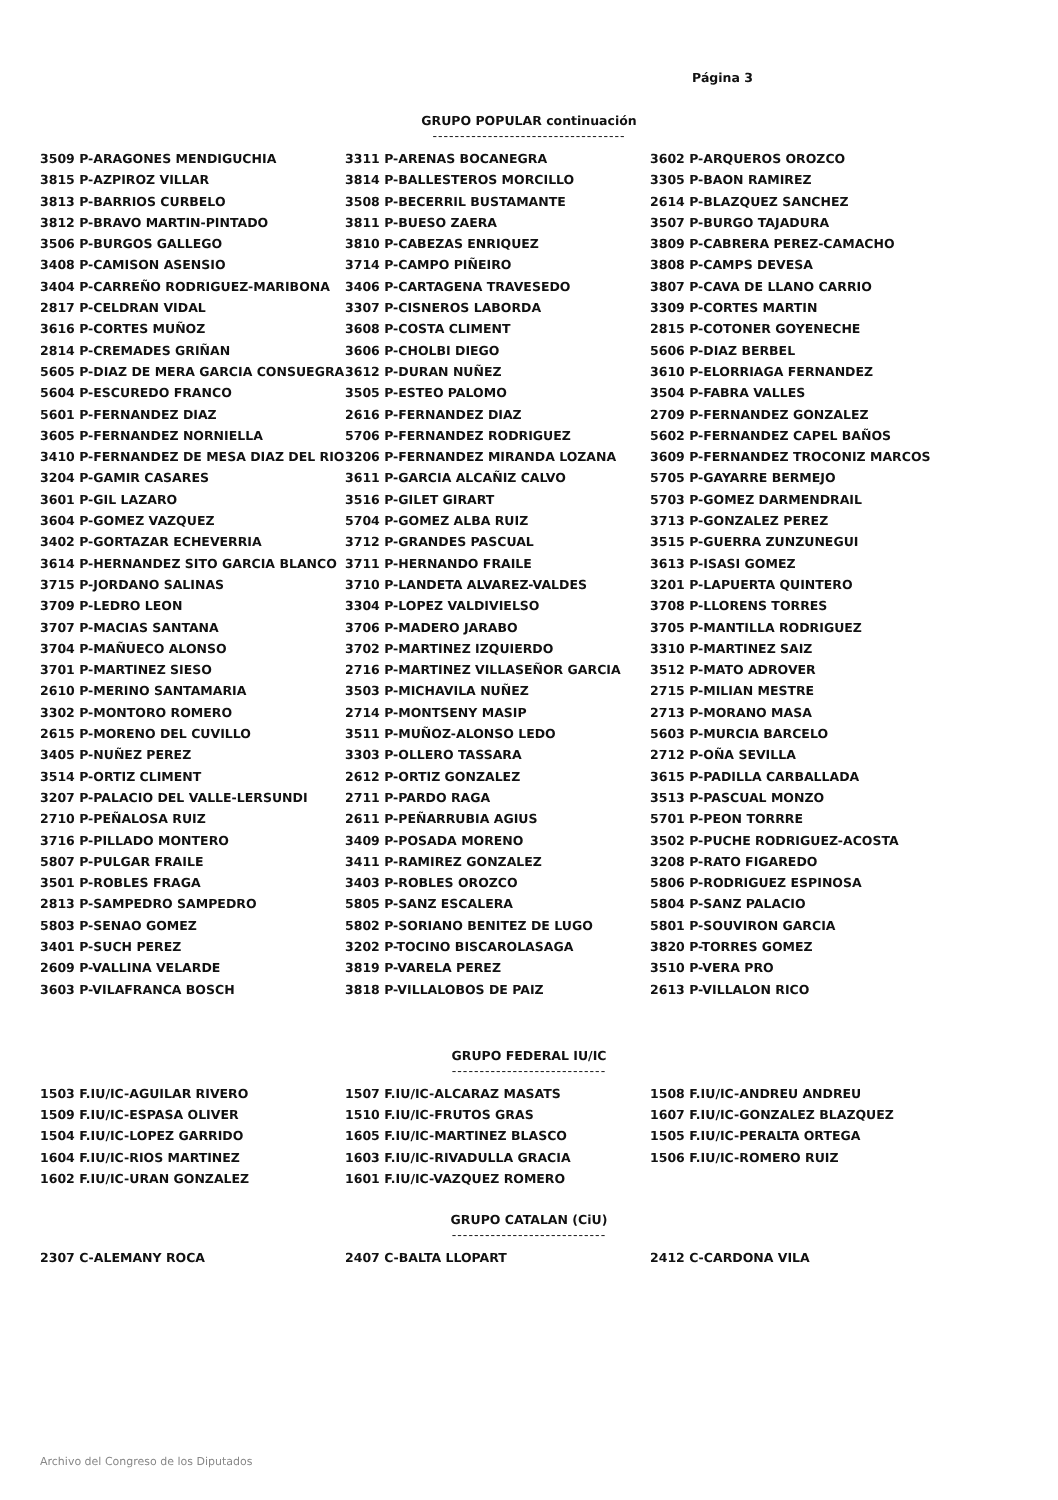Página 3
GRUPO POPULAR continuación
-----------------------------------
3509 P-ARAGONES MENDIGUCHIA
3815 P-AZPIROZ VILLAR
3813 P-BARRIOS CURBELO
3812 P-BRAVO MARTIN-PINTADO
3506 P-BURGOS GALLEGO
3408 P-CAMISON ASENSIO
3404 P-CARREÑO RODRIGUEZ-MARIBONA
2817 P-CELDRAN VIDAL
3616 P-CORTES MUÑOZ
2814 P-CREMADES GRIÑAN
5605 P-DIAZ DE MERA GARCIA CONSUEGRA
5604 P-ESCUREDO FRANCO
5601 P-FERNANDEZ DIAZ
3605 P-FERNANDEZ NORNIELLA
3410 P-FERNANDEZ DE MESA DIAZ DEL RIO
3204 P-GAMIR CASARES
3601 P-GIL LAZARO
3604 P-GOMEZ VAZQUEZ
3402 P-GORTAZAR ECHEVERRIA
3614 P-HERNANDEZ SITO GARCIA BLANCO
3715 P-JORDANO SALINAS
3709 P-LEDRO LEON
3707 P-MACIAS SANTANA
3704 P-MAÑUECO ALONSO
3701 P-MARTINEZ SIESO
2610 P-MERINO SANTAMARIA
3302 P-MONTORO ROMERO
2615 P-MORENO DEL CUVILLO
3405 P-NUÑEZ PEREZ
3514 P-ORTIZ CLIMENT
3207 P-PALACIO DEL VALLE-LERSUNDI
2710 P-PEÑALOSA RUIZ
3716 P-PILLADO MONTERO
5807 P-PULGAR FRAILE
3501 P-ROBLES FRAGA
2813 P-SAMPEDRO SAMPEDRO
5803 P-SENAO GOMEZ
3401 P-SUCH PEREZ
2609 P-VALLINA VELARDE
3603 P-VILAFRANCA BOSCH
3311 P-ARENAS BOCANEGRA
3814 P-BALLESTEROS MORCILLO
3508 P-BECERRIL BUSTAMANTE
3811 P-BUESO ZAERA
3810 P-CABEZAS ENRIQUEZ
3714 P-CAMPO PIÑEIRO
3406 P-CARTAGENA TRAVESEDO
3307 P-CISNEROS LABORDA
3608 P-COSTA CLIMENT
3606 P-CHOLBI DIEGO
3612 P-DURAN NUÑEZ
3505 P-ESTEO PALOMO
2616 P-FERNANDEZ DIAZ
5706 P-FERNANDEZ RODRIGUEZ
3206 P-FERNANDEZ MIRANDA LOZANA
3611 P-GARCIA ALCAÑIZ CALVO
3516 P-GILET GIRART
5704 P-GOMEZ ALBA RUIZ
3712 P-GRANDES PASCUAL
3711 P-HERNANDO FRAILE
3710 P-LANDETA ALVAREZ-VALDES
3304 P-LOPEZ VALDIVIELSO
3706 P-MADERO JARABO
3702 P-MARTINEZ IZQUIERDO
2716 P-MARTINEZ VILLASEÑOR GARCIA
3503 P-MICHAVILA NUÑEZ
2714 P-MONTSENY MASIP
3511 P-MUÑOZ-ALONSO LEDO
3303 P-OLLERO TASSARA
2612 P-ORTIZ GONZALEZ
2711 P-PARDO RAGA
2611 P-PEÑARRUBIA AGIUS
3409 P-POSADA MORENO
3411 P-RAMIREZ GONZALEZ
3403 P-ROBLES OROZCO
5805 P-SANZ ESCALERA
5802 P-SORIANO BENITEZ DE LUGO
3202 P-TOCINO BISCAROLASAGA
3819 P-VARELA PEREZ
3818 P-VILLALOBOS DE PAIZ
3602 P-ARQUEROS OROZCO
3305 P-BAON RAMIREZ
2614 P-BLAZQUEZ SANCHEZ
3507 P-BURGO TAJADURA
3809 P-CABRERA PEREZ-CAMACHO
3808 P-CAMPS DEVESA
3807 P-CAVA DE LLANO CARRIO
3309 P-CORTES MARTIN
2815 P-COTONER GOYENECHE
5606 P-DIAZ BERBEL
3610 P-ELORRIAGA FERNANDEZ
3504 P-FABRA VALLES
2709 P-FERNANDEZ GONZALEZ
5602 P-FERNANDEZ CAPEL BAÑOS
3609 P-FERNANDEZ TROCONIZ MARCOS
5705 P-GAYARRE BERMEJO
5703 P-GOMEZ DARMENDRAIL
3713 P-GONZALEZ PEREZ
3515 P-GUERRA ZUNZUNEGUI
3613 P-ISASI GOMEZ
3201 P-LAPUERTA QUINTERO
3708 P-LLORENS TORRES
3705 P-MANTILLA RODRIGUEZ
3310 P-MARTINEZ SAIZ
3512 P-MATO ADROVER
2715 P-MILIAN MESTRE
2713 P-MORANO MASA
5603 P-MURCIA BARCELO
2712 P-OÑA SEVILLA
3615 P-PADILLA CARBALLADA
3513 P-PASCUAL MONZO
5701 P-PEON TORRRE
3502 P-PUCHE RODRIGUEZ-ACOSTA
3208 P-RATO FIGAREDO
5806 P-RODRIGUEZ ESPINOSA
5804 P-SANZ PALACIO
5801 P-SOUVIRON GARCIA
3820 P-TORRES GOMEZ
3510 P-VERA PRO
2613 P-VILLALON RICO
GRUPO FEDERAL IU/IC
----------------------------
1503 F.IU/IC-AGUILAR RIVERO
1509 F.IU/IC-ESPASA OLIVER
1504 F.IU/IC-LOPEZ GARRIDO
1604 F.IU/IC-RIOS MARTINEZ
1602 F.IU/IC-URAN GONZALEZ
1507 F.IU/IC-ALCARAZ MASATS
1510 F.IU/IC-FRUTOS GRAS
1605 F.IU/IC-MARTINEZ BLASCO
1603 F.IU/IC-RIVADULLA GRACIA
1601 F.IU/IC-VAZQUEZ ROMERO
1508 F.IU/IC-ANDREU ANDREU
1607 F.IU/IC-GONZALEZ BLAZQUEZ
1505 F.IU/IC-PERALTA ORTEGA
1506 F.IU/IC-ROMERO RUIZ
GRUPO CATALAN (CiU)
----------------------------
2307 C-ALEMANY ROCA 2407 C-BALTA LLOPART 2412 C-CARDONA VILA
Archivo del Congreso de los Diputados